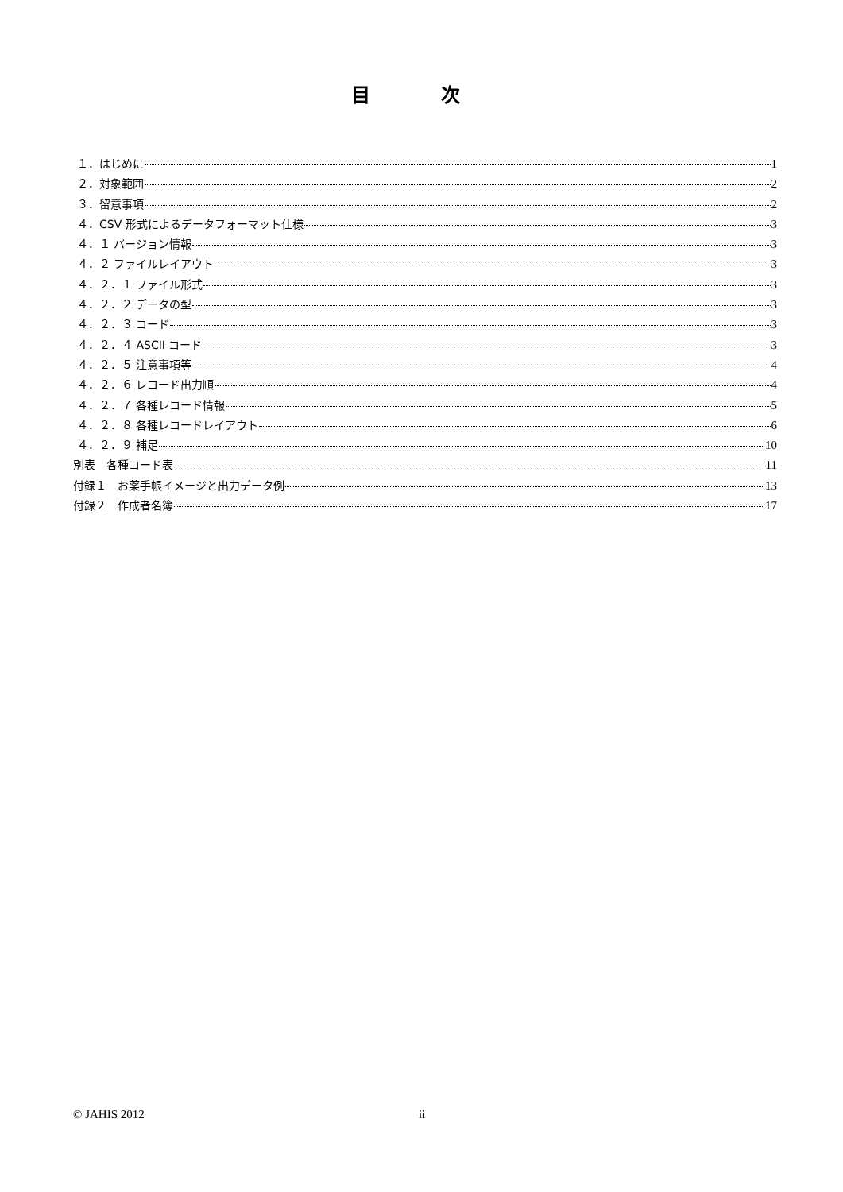目 次
１．はじめに 1
２．対象範囲 2
３．留意事項 2
４．CSV 形式によるデータフォーマット仕様 3
４．１ バージョン情報 3
４．２ ファイルレイアウト 3
４．２．１ ファイル形式 3
４．２．２ データの型 3
４．２．３ コード 3
４．２．４ ASCII コード 3
４．２．５ 注意事項等 4
４．２．６ レコード出力順 4
４．２．７ 各種レコード情報 5
４．２．８ 各種レコードレイアウト 6
４．２．９ 補足 10
別表　各種コード表 11
付録１　お薬手帳イメージと出力データ例 13
付録２　作成者名簿 17
© JAHIS 2012 ii